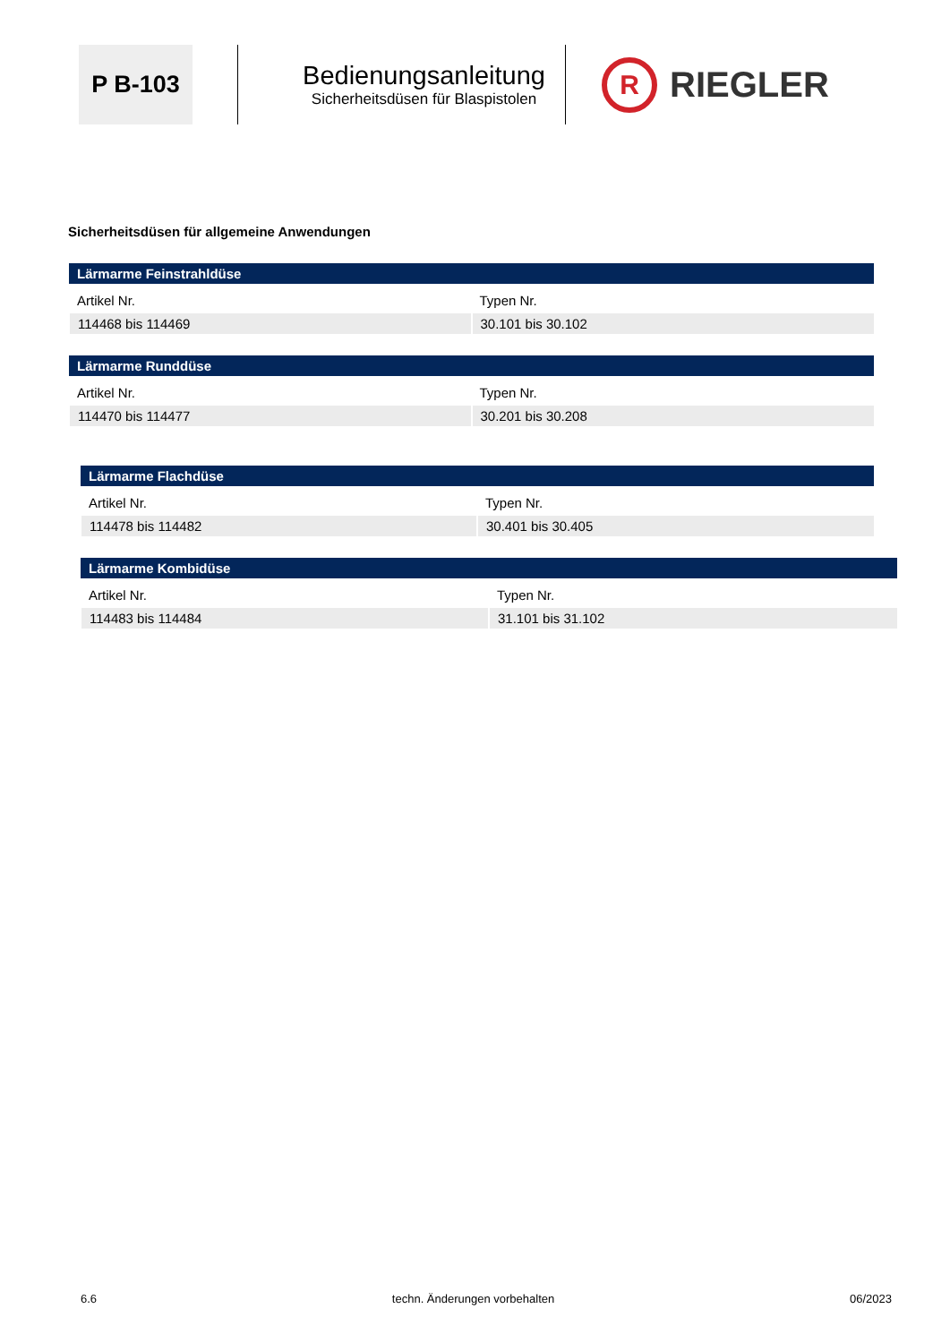P B-103
Bedienungsanleitung
Sicherheitsdüsen für Blaspistolen
R
RIEGLER
Sicherheitsdüsen für allgemeine Anwendungen
| Lärmarme Feinstrahldüse | |
| --- | --- |
| Artikel Nr. | Typen Nr. |
| 114468 bis 114469 | 30.101 bis 30.102 |
| Lärmarme Runddüse | |
| --- | --- |
| Artikel Nr. | Typen Nr. |
| 114470 bis 114477 | 30.201 bis 30.208 |
| Lärmarme Flachdüse | |
| --- | --- |
| Artikel Nr. | Typen Nr. |
| 114478 bis 114482 | 30.401 bis 30.405 |
| Lärmarme Kombidüse | |
| --- | --- |
| Artikel Nr. | Typen Nr. |
| 114483 bis 114484 | 31.101 bis 31.102 |
6.6 techn. Änderungen vorbehalten 06/2023